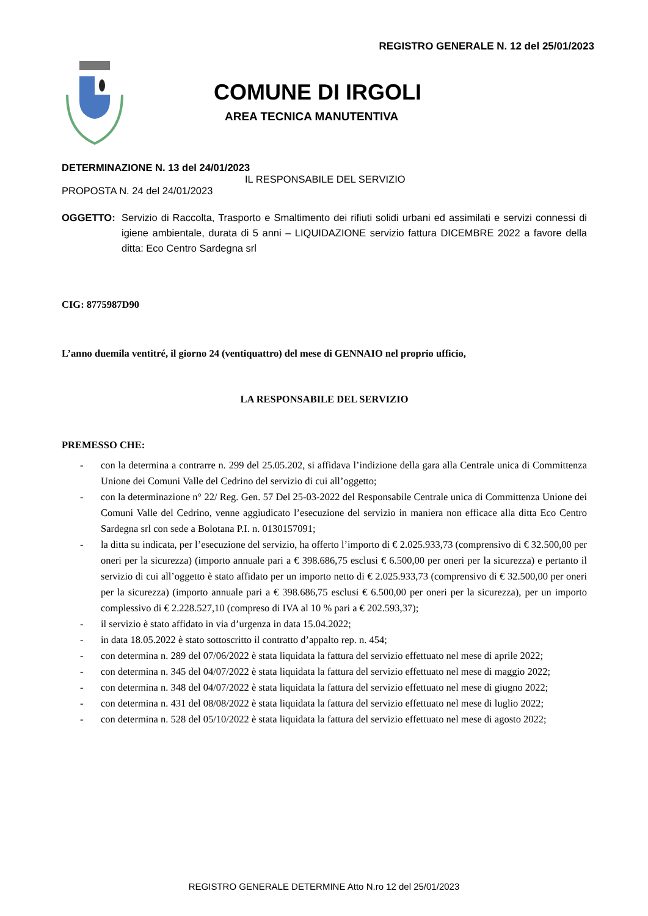REGISTRO GENERALE N. 12 del 25/01/2023
COMUNE DI IRGOLI
AREA TECNICA MANUTENTIVA
DETERMINAZIONE N. 13 del 24/01/2023
IL RESPONSABILE DEL SERVIZIO
PROPOSTA N. 24 del 24/01/2023
OGGETTO: Servizio di Raccolta, Trasporto e Smaltimento dei rifiuti solidi urbani ed assimilati e servizi connessi di igiene ambientale, durata di 5 anni – LIQUIDAZIONE servizio fattura DICEMBRE 2022 a favore della ditta: Eco Centro Sardegna srl
CIG: 8775987D90
L’anno duemila ventitré, il giorno 24 (ventiquattro) del mese di GENNAIO nel proprio ufficio,
LA RESPONSABILE DEL SERVIZIO
PREMESSO CHE:
- con la determina a contrarre n. 299 del 25.05.202, si affidava l’indizione della gara alla Centrale unica di Committenza Unione dei Comuni Valle del Cedrino del servizio di cui all’oggetto;
- con la determinazione n° 22/ Reg. Gen. 57 Del 25-03-2022 del Responsabile Centrale unica di Committenza Unione dei Comuni Valle del Cedrino, venne aggiudicato l’esecuzione del servizio in maniera non efficace alla ditta Eco Centro Sardegna srl con sede a Bolotana P.I. n. 0130157091;
- la ditta su indicata, per l’esecuzione del servizio, ha offerto l’importo di € 2.025.933,73 (comprensivo di € 32.500,00 per oneri per la sicurezza) (importo annuale pari a € 398.686,75 esclusi € 6.500,00 per oneri per la sicurezza) e pertanto il servizio di cui all’oggetto è stato affidato per un importo netto di € 2.025.933,73 (comprensivo di € 32.500,00 per oneri per la sicurezza) (importo annuale pari a € 398.686,75 esclusi € 6.500,00 per oneri per la sicurezza), per un importo complessivo di € 2.228.527,10 (compreso di IVA al 10 % pari a € 202.593,37);
- il servizio è stato affidato in via d’urgenza in data 15.04.2022;
- in data 18.05.2022 è stato sottoscritto il contratto d’appalto rep. n. 454;
- con determina n. 289 del 07/06/2022 è stata liquidata la fattura del servizio effettuato nel mese di aprile 2022;
- con determina n. 345 del 04/07/2022 è stata liquidata la fattura del servizio effettuato nel mese di maggio 2022;
- con determina n. 348 del 04/07/2022 è stata liquidata la fattura del servizio effettuato nel mese di giugno 2022;
- con determina n. 431 del 08/08/2022 è stata liquidata la fattura del servizio effettuato nel mese di luglio 2022;
- con determina n. 528 del 05/10/2022 è stata liquidata la fattura del servizio effettuato nel mese di agosto 2022;
REGISTRO GENERALE DETERMINE Atto N.ro 12 del 25/01/2023